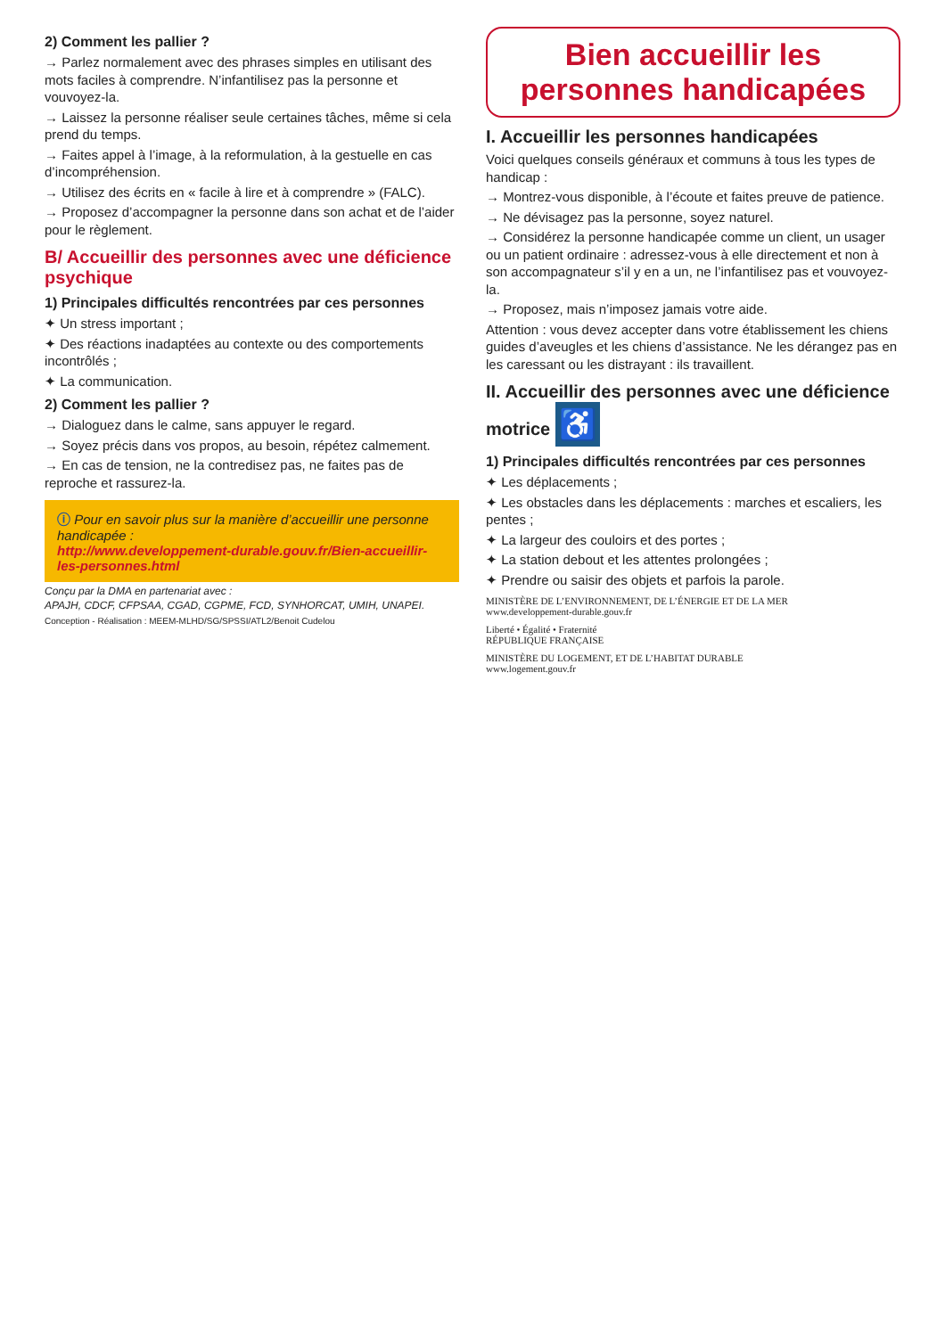2) Comment les pallier ?
→ Parlez normalement avec des phrases simples en utilisant des mots faciles à comprendre. N’infantilisez pas la personne et vouvoyez-la.
→ Laissez la personne réaliser seule certaines tâches, même si cela prend du temps.
→ Faites appel à l’image, à la reformulation, à la gestuelle en cas d’incompréhension.
→ Utilisez des écrits en « facile à lire et à comprendre » (FALC).
→ Proposez d’accompagner la personne dans son achat et de l’aider pour le règlement.
B/ Accueillir des personnes avec une déficience psychique
1) Principales difficultés rencontrées par ces personnes
✦ Un stress important ;
✦ Des réactions inadaptées au contexte ou des comportements incontrôlés ;
✦ La communication.
2) Comment les pallier ?
→ Dialoguez dans le calme, sans appuyer le regard.
→ Soyez précis dans vos propos, au besoin, répétez calmement.
→ En cas de tension, ne la contredisez pas, ne faites pas de reproche et rassurez-la.
ⓘ Pour en savoir plus sur la manière d’accueillir une personne handicapée :
http://www.developpement-durable.gouv.fr/Bien-accueillir-les-personnes.html
Conçu par la DMA en partenariat avec :
APAJH, CDCF, CFPSAA, CGAD, CGPME, FCD, SYNHORCAT, UMIH, UNAPEI.
Conception - Réalisation : MEEM-MLHD/SG/SPSSI/ATL2/Benoit Cudelou
Bien accueillir les personnes handicapées
I. Accueillir les personnes handicapées
Voici quelques conseils généraux et communs à tous les types de handicap :
→ Montrez-vous disponible, à l’écoute et faites preuve de patience.
→ Ne dévisagez pas la personne, soyez naturel.
→ Considérez la personne handicapée comme un client, un usager ou un patient ordinaire : adressez-vous à elle directement et non à son accompagnateur s’il y en a un, ne l’infantilisez pas et vouvoyez-la.
→ Proposez, mais n’imposez jamais votre aide.
Attention : vous devez accepter dans votre établissement les chiens guides d’aveugles et les chiens d’assistance. Ne les dérangez pas en les caressant ou les distrayant : ils travaillent.
II. Accueillir des personnes avec une déficience motrice ♿
1) Principales difficultés rencontrées par ces personnes
✦ Les déplacements ;
✦ Les obstacles dans les déplacements : marches et escaliers, les pentes ;
✦ La largeur des couloirs et des portes ;
✦ La station debout et les attentes prolongées ;
✦ Prendre ou saisir des objets et parfois la parole.
MINISTÈRE DE L’ENVIRONNEMENT, DE L’ÉNERGIE ET DE LA MER
www.developpement-durable.gouv.fr
Liberté • Égalité • Fraternité
RÉPUBLIQUE FRANÇAISE
MINISTÈRE DU LOGEMENT, ET DE L’HABITAT DURABLE
www.logement.gouv.fr